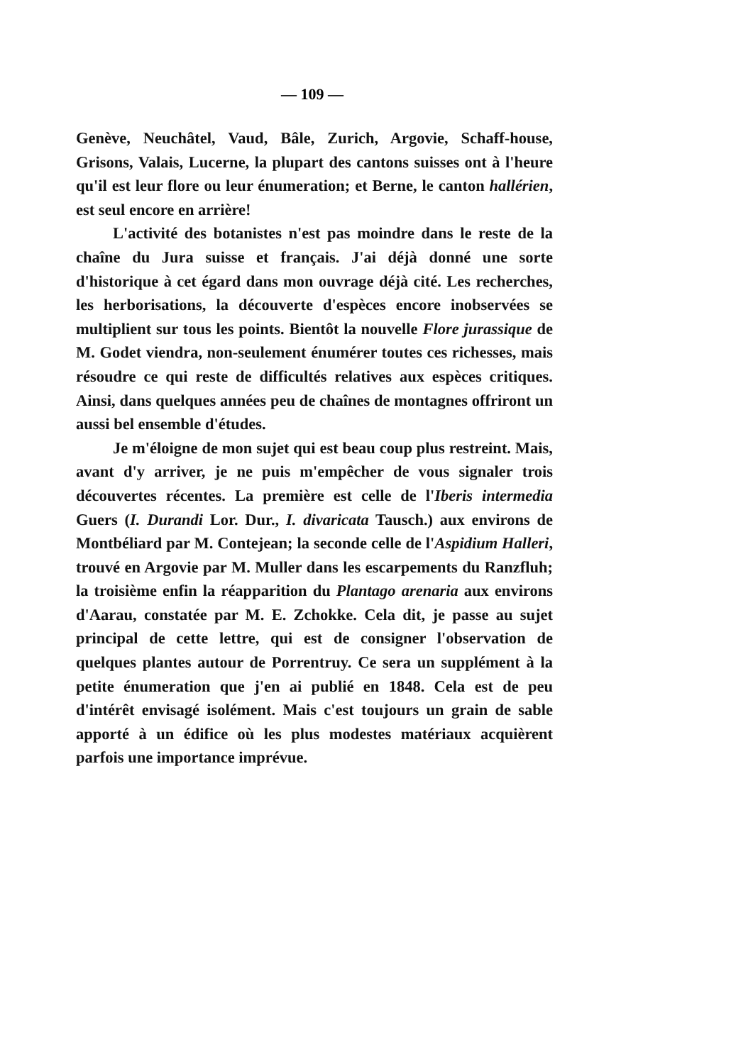— 109 —
Genève, Neuchâtel, Vaud, Bâle, Zurich, Argovie, Schaff-house, Grisons, Valais, Lucerne, la plupart des cantons suisses ont à l'heure qu'il est leur flore ou leur énumeration; et Berne, le canton hallérien, est seul encore en arrière!
L'activité des botanistes n'est pas moindre dans le reste de la chaîne du Jura suisse et français. J'ai déjà donné une sorte d'historique à cet égard dans mon ouvrage déjà cité. Les recherches, les herborisations, la découverte d'espèces encore inobservées se multiplient sur tous les points. Bientôt la nouvelle Flore jurassique de M. Godet viendra, non-seulement énumérer toutes ces richesses, mais résoudre ce qui reste de difficultés relatives aux espèces critiques. Ainsi, dans quelques années peu de chaînes de montagnes offriront un aussi bel ensemble d'études.
Je m'éloigne de mon sujet qui est beau coup plus restreint. Mais, avant d'y arriver, je ne puis m'empêcher de vous signaler trois découvertes récentes. La première est celle de l'Iberis intermedia Guers (I. Durandi Lor. Dur., I. divaricata Tausch.) aux environs de Montbéliard par M. Contejean; la seconde celle de l'Aspidium Halleri, trouvé en Argovie par M. Muller dans les escarpements du Ranzfluh; la troisième enfin la réapparition du Plantago arenaria aux environs d'Aarau, constatée par M. E. Zchokke. Cela dit, je passe au sujet principal de cette lettre, qui est de consigner l'observation de quelques plantes autour de Porrentruy. Ce sera un supplément à la petite énumeration que j'en ai publié en 1848. Cela est de peu d'intérêt envisagé isolément. Mais c'est toujours un grain de sable apporté à un édifice où les plus modestes matériaux acquièrent parfois une importance imprévue.